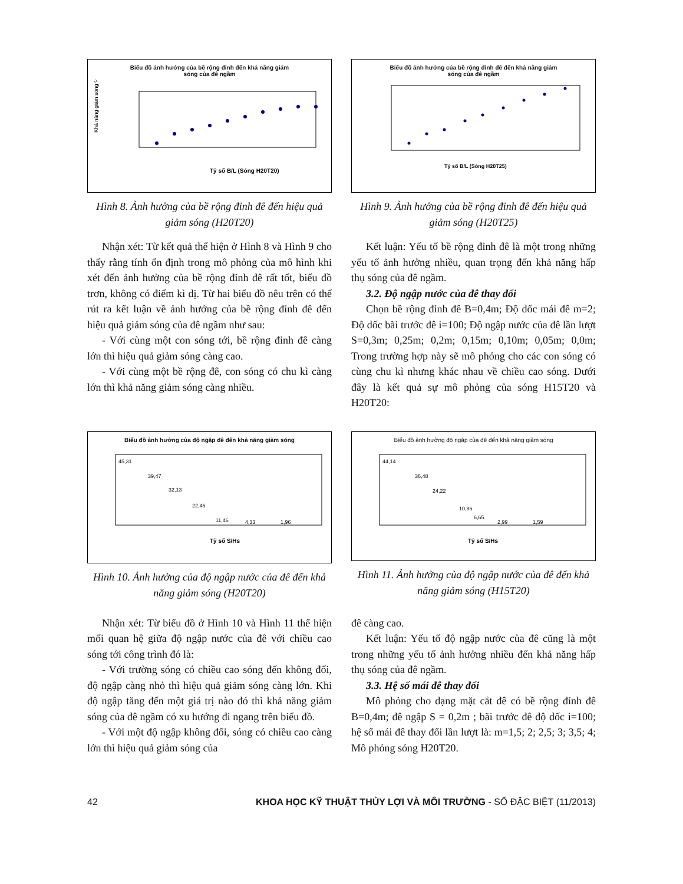Biểu đồ ảnh hưởng của bề rộng đỉnh đến khả năng giảm
sóng của đê ngầm
Khả năng giảm sóng %
Tỷ số B/L (Sóng H20T20)
Hình 8. Ảnh hưởng của bề rộng đỉnh đê đến hiệu quả giảm sóng (H20T20)
Biểu đồ ảnh hưởng của bề rộng đỉnh đê đến khả năng giảm
sóng của đê ngầm
Tỷ số B/L (Sóng H20T25)
Hình 9. Ảnh hưởng của bề rộng đỉnh đê đến hiệu quả giảm sóng (H20T25)
Nhận xét: Từ kết quả thể hiện ở Hình 8 và Hình 9 cho thấy rằng tính ổn định trong mô phỏng của mô hình khi xét đến ảnh hưởng của bề rộng đỉnh đê rất tốt, biểu đồ trơn, không có điểm kì dị. Từ hai biểu đồ nêu trên có thể rút ra kết luận về ảnh hưởng của bề rộng đỉnh đê đến hiệu quả giảm sóng của đê ngầm như sau:
- Với cùng một con sóng tới, bề rộng đỉnh đê càng lớn thì hiệu quả giảm sóng càng cao.
- Với cùng một bề rộng đê, con sóng có chu kì càng lớn thì khả năng giảm sóng càng nhiều.
Kết luận: Yếu tố bề rộng đỉnh đê là một trong những yếu tố ảnh hưởng nhiều, quan trọng đến khả năng hấp thụ sóng của đê ngầm.
3.2. Độ ngập nước của đê thay đổi
Chọn bề rộng đỉnh đê B=0,4m; Độ dốc mái đê m=2; Độ dốc bãi trước đê i=100; Độ ngập nước của đê lần lượt S=0,3m; 0,25m; 0,2m; 0,15m; 0,10m; 0,05m; 0,0m; Trong trường hợp này sẽ mô phỏng cho các con sóng có cùng chu kì nhưng khác nhau về chiều cao sóng. Dưới đây là kết quả sự mô phỏng của sóng H15T20 và H20T20:
Biểu đồ ảnh hưởng của độ ngập đê đến khả năng giảm sóng
45,31
39,47
32,13
22,46
11,46
4,33
1,96
Tỷ số S/Hs
Hình 10. Ảnh hưởng của độ ngập nước của đê đến khả năng giảm sóng (H20T20)
Biểu đồ ảnh hưởng độ ngập của đê đến khả năng giảm sóng
44,14
36,48
24,22
10,86
6,65
2,99
1,59
Tỷ số S/Hs
Hình 11. Ảnh hưởng của độ ngập nước của đê đến khả năng giảm sóng (H15T20)
Nhận xét: Từ biểu đồ ở Hình 10 và Hình 11 thể hiện mối quan hệ giữa độ ngập nước của đê với chiều cao sóng tới công trình đó là:
- Với trường sóng có chiều cao sóng đến không đổi, độ ngập càng nhỏ thì hiệu quả giảm sóng càng lớn. Khi độ ngập tăng đến một giá trị nào đó thì khả năng giảm sóng của đê ngầm có xu hướng đi ngang trên biểu đồ.
- Với một độ ngập không đổi, sóng có chiều cao càng lớn thì hiệu quả giảm sóng của
đê càng cao.
Kết luận: Yếu tố độ ngập nước của đê cũng là một trong những yếu tố ảnh hưởng nhiều đến khả năng hấp thụ sóng của đê ngầm.
3.3. Hệ số mái đê thay đổi
Mô phỏng cho dạng mặt cắt đê có bề rộng đỉnh đê B=0,4m; đê ngập S = 0,2m ; bãi trước đê độ dốc i=100; hệ số mái đê thay đổi lần lượt là: m=1,5; 2; 2,5; 3; 3,5; 4; Mô phỏng sóng H20T20.
42 KHOA HỌC KỸ THUẬT THỦY LỢI VÀ MÔI TRƯỜNG - SỐ ĐẶC BIỆT (11/2013)